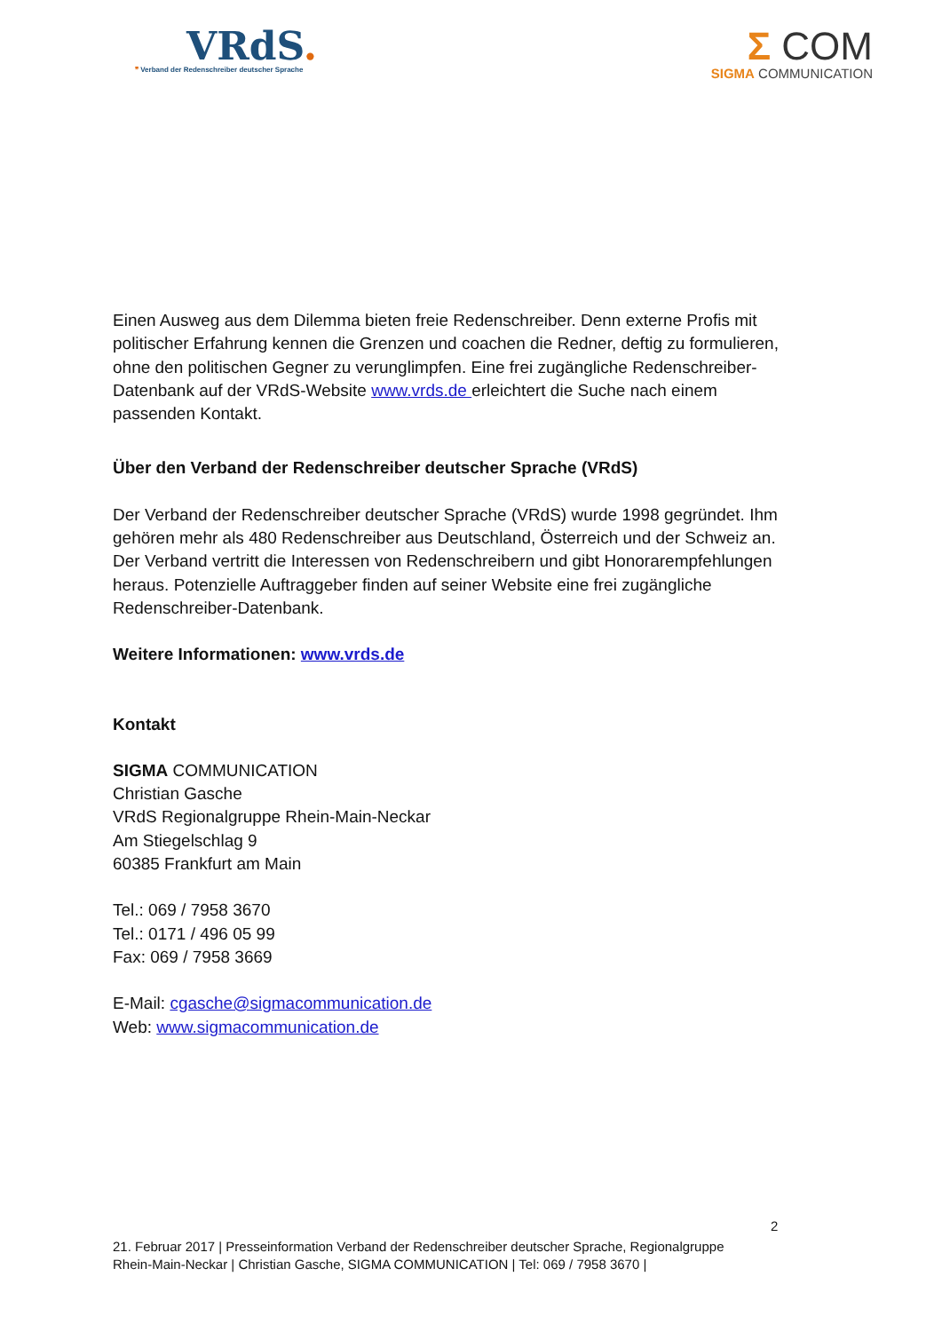VRdS.
❞ Verband der Redenschreiber deutscher Sprache
Σ COM
SIGMA COMMUNICATION
Einen Ausweg aus dem Dilemma bieten freie Redenschreiber. Denn externe Profis mit politischer Erfahrung kennen die Grenzen und coachen die Redner, deftig zu formulieren, ohne den politischen Gegner zu verunglimpfen. Eine frei zugängliche Redenschreiber-Datenbank auf der VRdS-Website www.vrds.de erleichtert die Suche nach einem passenden Kontakt.
Über den Verband der Redenschreiber deutscher Sprache (VRdS)
Der Verband der Redenschreiber deutscher Sprache (VRdS) wurde 1998 gegründet. Ihm gehören mehr als 480 Redenschreiber aus Deutschland, Österreich und der Schweiz an. Der Verband vertritt die Interessen von Redenschreibern und gibt Honorarempfehlungen heraus. Potenzielle Auftraggeber finden auf seiner Website eine frei zugängliche Redenschreiber-Datenbank.
Weitere Informationen: www.vrds.de
Kontakt
SIGMA COMMUNICATION
Christian Gasche
VRdS Regionalgruppe Rhein-Main-Neckar
Am Stiegelschlag 9
60385 Frankfurt am Main
Tel.: 069 / 7958 3670
Tel.: 0171 / 496 05 99
Fax: 069 / 7958 3669
E-Mail: cgasche@sigmacommunication.de
Web: www.sigmacommunication.de
2
21. Februar 2017 | Presseinformation Verband der Redenschreiber deutscher Sprache, Regionalgruppe Rhein-Main-Neckar | Christian Gasche, SIGMA COMMUNICATION | Tel: 069 / 7958 3670 |